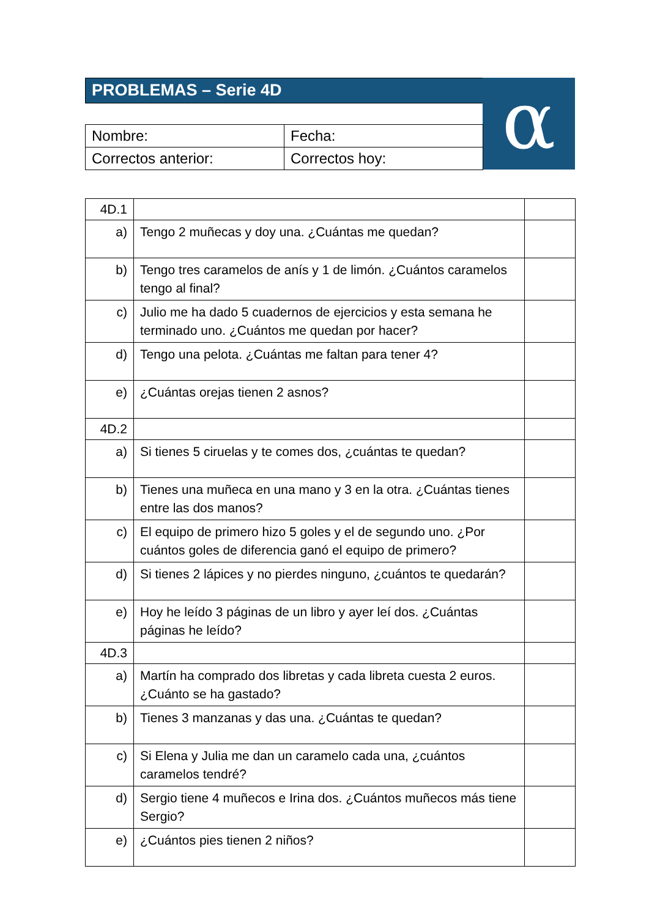PROBLEMAS – Serie 4D
α
| Nombre: | Fecha: |
| Correctos anterior: | Correctos hoy: |
| 4D.1 | | |
| a) | Tengo 2 muñecas y doy una. ¿Cuántas me quedan? | |
| b) | Tengo tres caramelos de anís y 1 de limón. ¿Cuántos caramelos tengo al final? | |
| c) | Julio me ha dado 5 cuadernos de ejercicios y esta semana he terminado uno. ¿Cuántos me quedan por hacer? | |
| d) | Tengo una pelota. ¿Cuántas me faltan para tener 4? | |
| e) | ¿Cuántas orejas tienen 2 asnos? | |
| 4D.2 | | |
| a) | Si tienes 5 ciruelas y te comes dos, ¿cuántas te quedan? | |
| b) | Tienes una muñeca en una mano y 3 en la otra. ¿Cuántas tienes entre las dos manos? | |
| c) | El equipo de primero hizo 5 goles y el de segundo uno. ¿Por cuántos goles de diferencia ganó el equipo de primero? | |
| d) | Si tienes 2 lápices y no pierdes ninguno, ¿cuántos te quedarán? | |
| e) | Hoy he leído 3 páginas de un libro y ayer leí dos. ¿Cuántas páginas he leído? | |
| 4D.3 | | |
| a) | Martín ha comprado dos libretas y cada libreta cuesta 2 euros. ¿Cuánto se ha gastado? | |
| b) | Tienes 3 manzanas y das una. ¿Cuántas te quedan? | |
| c) | Si Elena y Julia me dan un caramelo cada una, ¿cuántos caramelos tendré? | |
| d) | Sergio tiene 4 muñecos e Irina dos. ¿Cuántos muñecos más tiene Sergio? | |
| e) | ¿Cuántos pies tienen 2 niños? | |